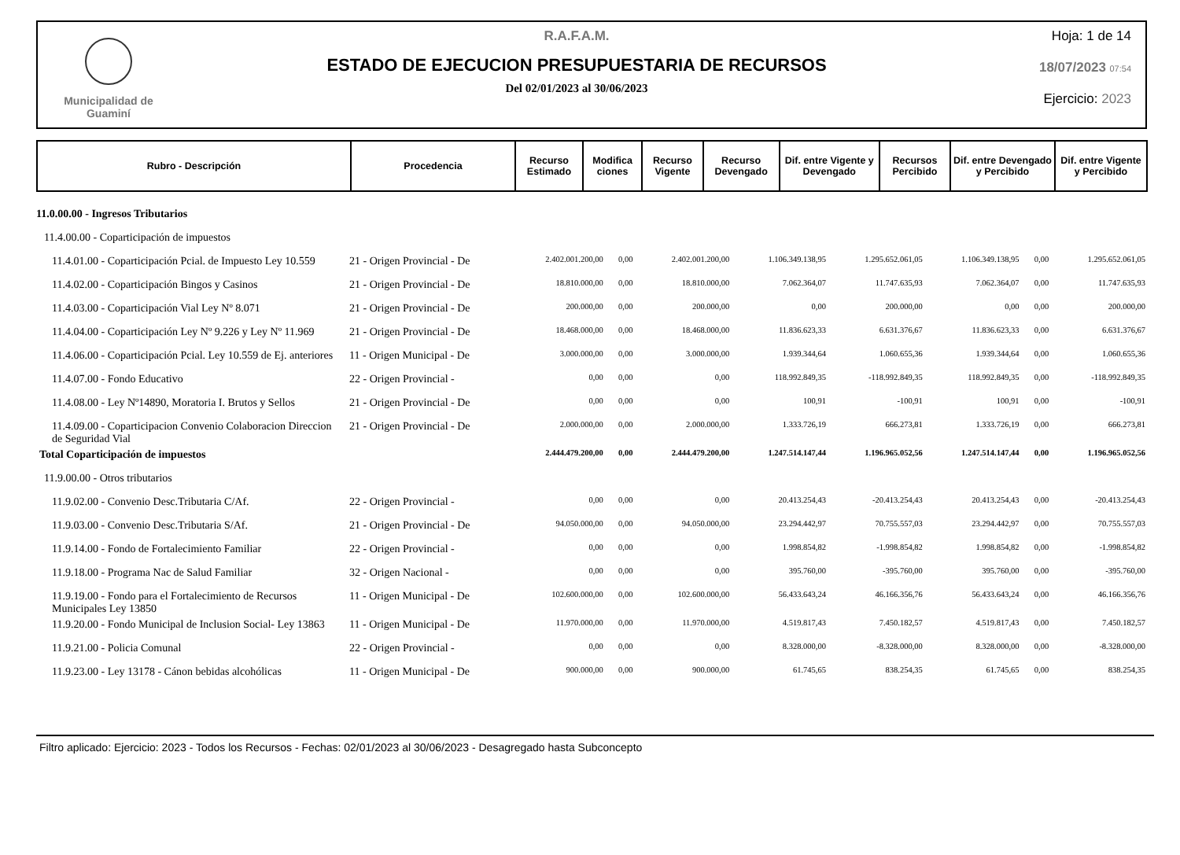Municipalidad de
Guaminí
R.A.F.A.M.
ESTADO DE EJECUCION PRESUPUESTARIA DE RECURSOS
Del 02/01/2023 al 30/06/2023
Hoja: 1 de 14
18/07/2023 07:54
Ejercicio: 2023
| Rubro - Descripción | Procedencia | Recurso Estimado | Modifica ciones | Recurso Vigente | Recurso Devengado | Dif. entre Vigente y Devengado | Recursos Percibido | Dif. entre Devengado y Percibido | Dif. entre Vigente y Percibido |
| --- | --- | --- | --- | --- | --- | --- | --- | --- | --- |
| 11.0.00.00 - Ingresos Tributarios | | | | | | | | | |
| 11.4.00.00 - Coparticipación de impuestos | | | | | | | | | |
| 11.4.01.00 - Coparticipación Pcial. de Impuesto Ley 10.559 | 21 - Origen Provincial - De | 2.402.001.200,00 | 0,00 | 2.402.001.200,00 | 1.106.349.138,95 | 1.295.652.061,05 | 1.106.349.138,95 | 0,00 | 1.295.652.061,05 |
| 11.4.02.00 - Coparticipación Bingos y Casinos | 21 - Origen Provincial - De | 18.810.000,00 | 0,00 | 18.810.000,00 | 7.062.364,07 | 11.747.635,93 | 7.062.364,07 | 0,00 | 11.747.635,93 |
| 11.4.03.00 - Coparticipación Vial Ley Nº 8.071 | 21 - Origen Provincial - De | 200.000,00 | 0,00 | 200.000,00 | 0,00 | 200.000,00 | 0,00 | 0,00 | 200.000,00 |
| 11.4.04.00 - Coparticipación Ley Nº 9.226 y Ley Nº 11.969 | 21 - Origen Provincial - De | 18.468.000,00 | 0,00 | 18.468.000,00 | 11.836.623,33 | 6.631.376,67 | 11.836.623,33 | 0,00 | 6.631.376,67 |
| 11.4.06.00 - Coparticipación Pcial. Ley 10.559 de Ej. anteriores | 11 - Origen Municipal - De | 3.000.000,00 | 0,00 | 3.000.000,00 | 1.939.344,64 | 1.060.655,36 | 1.939.344,64 | 0,00 | 1.060.655,36 |
| 11.4.07.00 - Fondo Educativo | 22 - Origen Provincial - | 0,00 | 0,00 | 0,00 | 118.992.849,35 | -118.992.849,35 | 118.992.849,35 | 0,00 | -118.992.849,35 |
| 11.4.08.00 - Ley Nº14890, Moratoria I. Brutos y Sellos | 21 - Origen Provincial - De | 0,00 | 0,00 | 0,00 | 100,91 | -100,91 | 100,91 | 0,00 | -100,91 |
| 11.4.09.00 - Coparticipacion Convenio Colaboracion Direccion de Seguridad Vial | 21 - Origen Provincial - De | 2.000.000,00 | 0,00 | 2.000.000,00 | 1.333.726,19 | 666.273,81 | 1.333.726,19 | 0,00 | 666.273,81 |
| Total Coparticipación de impuestos | | 2.444.479.200,00 | 0,00 | 2.444.479.200,00 | 1.247.514.147,44 | 1.196.965.052,56 | 1.247.514.147,44 | 0,00 | 1.196.965.052,56 |
| 11.9.00.00 - Otros tributarios | | | | | | | | | |
| 11.9.02.00 - Convenio Desc.Tributaria C/Af. | 22 - Origen Provincial - | 0,00 | 0,00 | 0,00 | 20.413.254,43 | -20.413.254,43 | 20.413.254,43 | 0,00 | -20.413.254,43 |
| 11.9.03.00 - Convenio Desc.Tributaria S/Af. | 21 - Origen Provincial - De | 94.050.000,00 | 0,00 | 94.050.000,00 | 23.294.442,97 | 70.755.557,03 | 23.294.442,97 | 0,00 | 70.755.557,03 |
| 11.9.14.00 - Fondo de Fortalecimiento Familiar | 22 - Origen Provincial - | 0,00 | 0,00 | 0,00 | 1.998.854,82 | -1.998.854,82 | 1.998.854,82 | 0,00 | -1.998.854,82 |
| 11.9.18.00 - Programa Nac de Salud Familiar | 32 - Origen Nacional - | 0,00 | 0,00 | 0,00 | 395.760,00 | -395.760,00 | 395.760,00 | 0,00 | -395.760,00 |
| 11.9.19.00 - Fondo para el Fortalecimiento de Recursos Municipales Ley 13850 | 11 - Origen Municipal - De | 102.600.000,00 | 0,00 | 102.600.000,00 | 56.433.643,24 | 46.166.356,76 | 56.433.643,24 | 0,00 | 46.166.356,76 |
| 11.9.20.00 - Fondo Municipal de Inclusion Social- Ley 13863 | 11 - Origen Municipal - De | 11.970.000,00 | 0,00 | 11.970.000,00 | 4.519.817,43 | 7.450.182,57 | 4.519.817,43 | 0,00 | 7.450.182,57 |
| 11.9.21.00 - Policia Comunal | 22 - Origen Provincial - | 0,00 | 0,00 | 0,00 | 8.328.000,00 | -8.328.000,00 | 8.328.000,00 | 0,00 | -8.328.000,00 |
| 11.9.23.00 - Ley 13178 - Cánon bebidas alcohólicas | 11 - Origen Municipal - De | 900.000,00 | 0,00 | 900.000,00 | 61.745,65 | 838.254,35 | 61.745,65 | 0,00 | 838.254,35 |
Filtro aplicado: Ejercicio: 2023 - Todos los Recursos - Fechas: 02/01/2023 al 30/06/2023 - Desagregado hasta Subconcepto